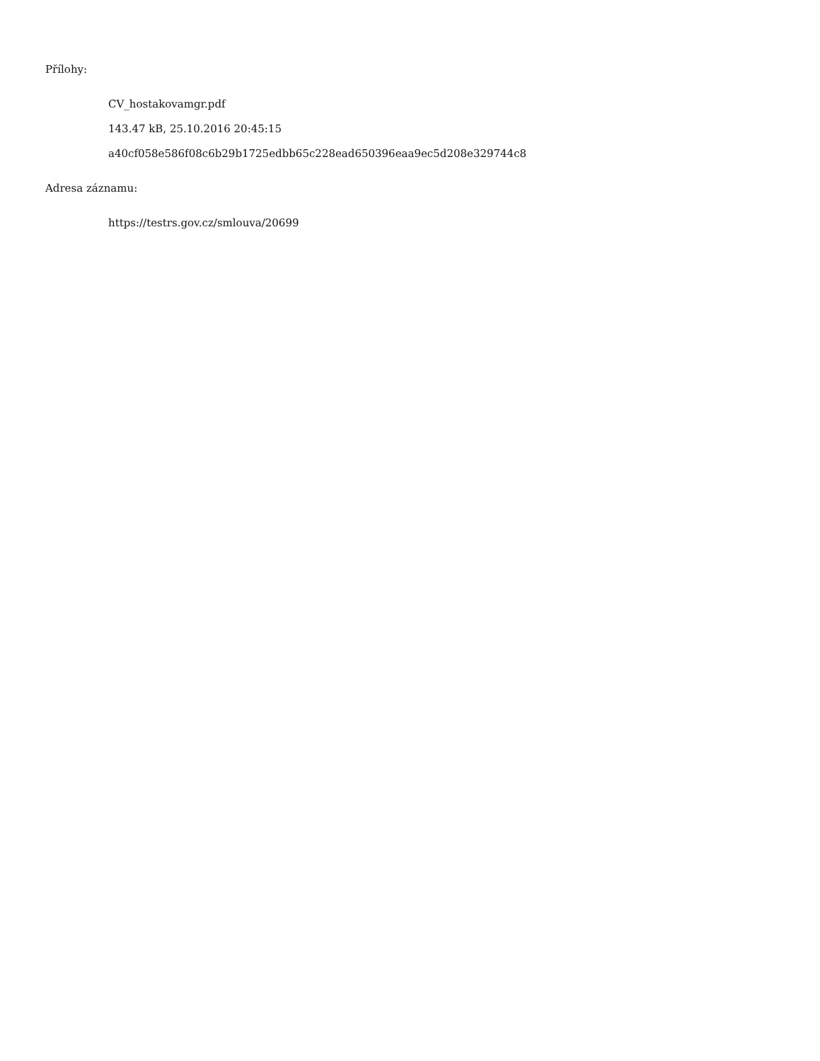Přílohy:
CV_hostakovamgr.pdf
143.47 kB, 25.10.2016 20:45:15
a40cf058e586f08c6b29b1725edbb65c228ead650396eaa9ec5d208e329744c8
Adresa záznamu:
https://testrs.gov.cz/smlouva/20699